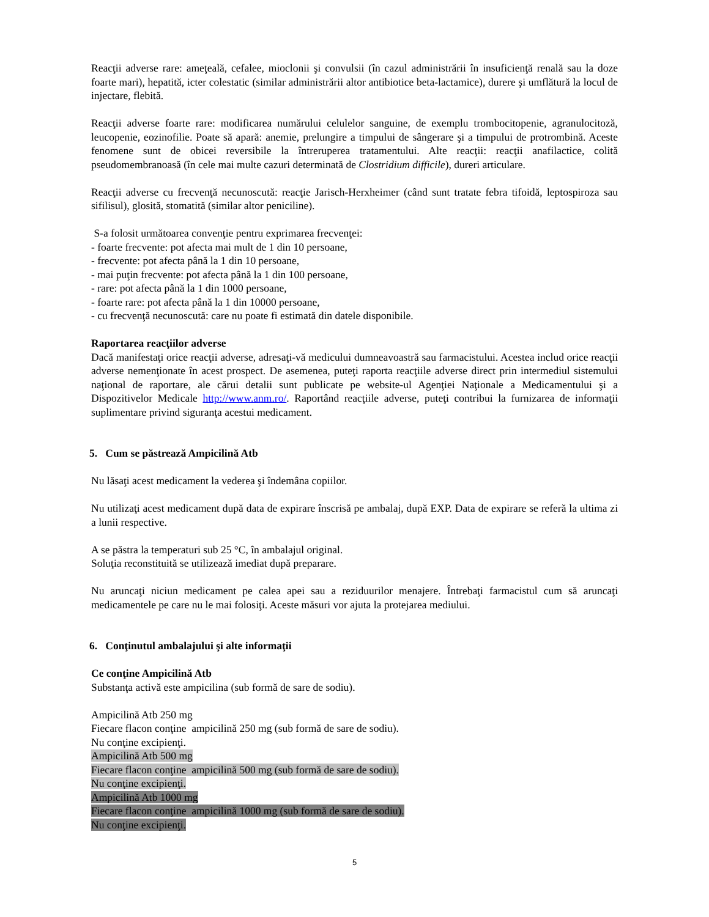Reacţii adverse rare: ameţeală, cefalee, mioclonii şi convulsii (în cazul administrării în insuficienţă renală sau la doze foarte mari), hepatită, icter colestatic (similar administrării altor antibiotice beta-lactamice), durere şi umflătură la locul de injectare, flebită.
Reacţii adverse foarte rare: modificarea numărului celulelor sanguine, de exemplu trombocitopenie, agranulocitoză, leucopenie, eozinofilie. Poate să apară: anemie, prelungire a timpului de sângerare şi a timpului de protrombină. Aceste fenomene sunt de obicei reversibile la întreruperea tratamentului. Alte reacţii: reacţii anafilactice, colită pseudomembranoasă (în cele mai multe cazuri determinată de Clostridium difficile), dureri articulare.
Reacţii adverse cu frecvenţă necunoscută: reacţie Jarisch-Herxheimer (când sunt tratate febra tifoidă, leptospiroza sau sifilisul), glosită, stomatită (similar altor peniciline).
S-a folosit următoarea convenţie pentru exprimarea frecvenţei:
- foarte frecvente: pot afecta mai mult de 1 din 10 persoane,
- frecvente: pot afecta până la 1 din 10 persoane,
- mai puţin frecvente: pot afecta până la 1 din 100 persoane,
- rare: pot afecta până la 1 din 1000 persoane,
- foarte rare: pot afecta până la 1 din 10000 persoane,
- cu frecvenţă necunoscută: care nu poate fi estimată din datele disponibile.
Raportarea reacţiilor adverse
Dacă manifestaţi orice reacţii adverse, adresaţi-vă medicului dumneavoastră sau farmacistului. Acestea includ orice reacţii adverse nemenţionate în acest prospect. De asemenea, puteţi raporta reacţiile adverse direct prin intermediul sistemului naţional de raportare, ale cărui detalii sunt publicate pe website-ul Agenţiei Naţionale a Medicamentului şi a Dispozitivelor Medicale http://www.anm.ro/. Raportând reacţiile adverse, puteţi contribui la furnizarea de informaţii suplimentare privind siguranţa acestui medicament.
5. Cum se păstrează Ampicilină Atb
Nu lăsaţi acest medicament la vederea şi îndemâna copiilor.
Nu utilizaţi acest medicament după data de expirare înscrisă pe ambalaj, după EXP. Data de expirare se referă la ultima zi a lunii respective.
A se păstra la temperaturi sub 25 °C, în ambalajul original.
Soluţia reconstituită se utilizează imediat după preparare.
Nu aruncaţi niciun medicament pe calea apei sau a reziduurilor menajere. Întrebaţi farmacistul cum să aruncaţi medicamentele pe care nu le mai folosiţi. Aceste măsuri vor ajuta la protejarea mediului.
6. Conţinutul ambalajului şi alte informaţii
Ce conţine Ampicilină Atb
Substanţa activă este ampicilina (sub formă de sare de sodiu).
Ampicilină Atb 250 mg
Fiecare flacon conţine ampicilină 250 mg (sub formă de sare de sodiu).
Nu conţine excipienţi.
Ampicilină Atb 500 mg
Fiecare flacon conţine ampicilină 500 mg (sub formă de sare de sodiu).
Nu conţine excipienţi.
Ampicilină Atb 1000 mg
Fiecare flacon conţine ampicilină 1000 mg (sub formă de sare de sodiu).
Nu conţine excipienţi.
5